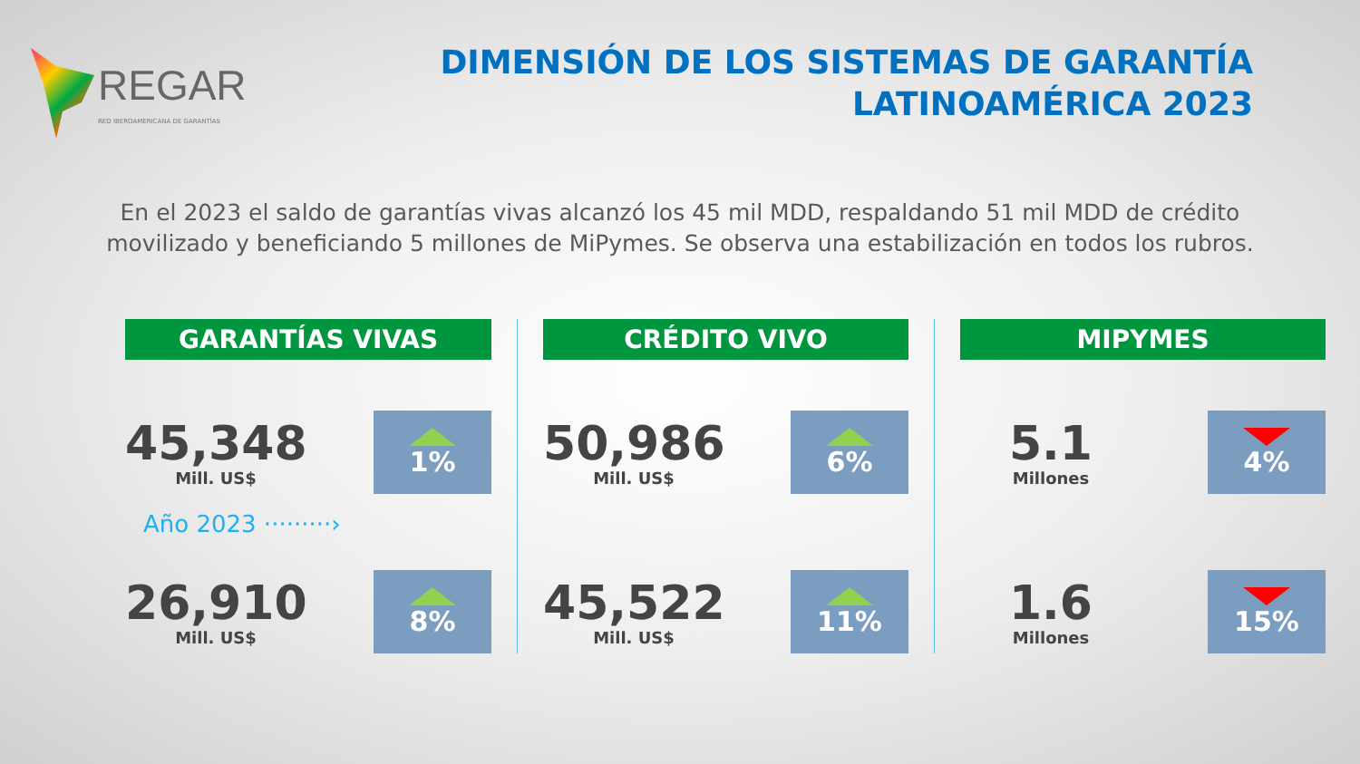REGAR
RED IBEROAMERICANA DE GARANTÍAS
DIMENSIÓN DE LOS SISTEMAS DE GARANTÍA
LATINOAMÉRICA 2023
En el 2023 el saldo de garantías vivas alcanzó los 45 mil MDD, respaldando 51 mil MDD de crédito movilizado y beneficiando 5 millones de MiPymes. Se observa una estabilización en todos los rubros.
GARANTÍAS VIVAS
45,348
Mill. US$
1%
Año 2023 ·········›
26,910
Mill. US$
8%
CRÉDITO VIVO
50,986
Mill. US$
6%
45,522
Mill. US$
11%
MIPYMES
5.1
Millones
4%
1.6
Millones
15%